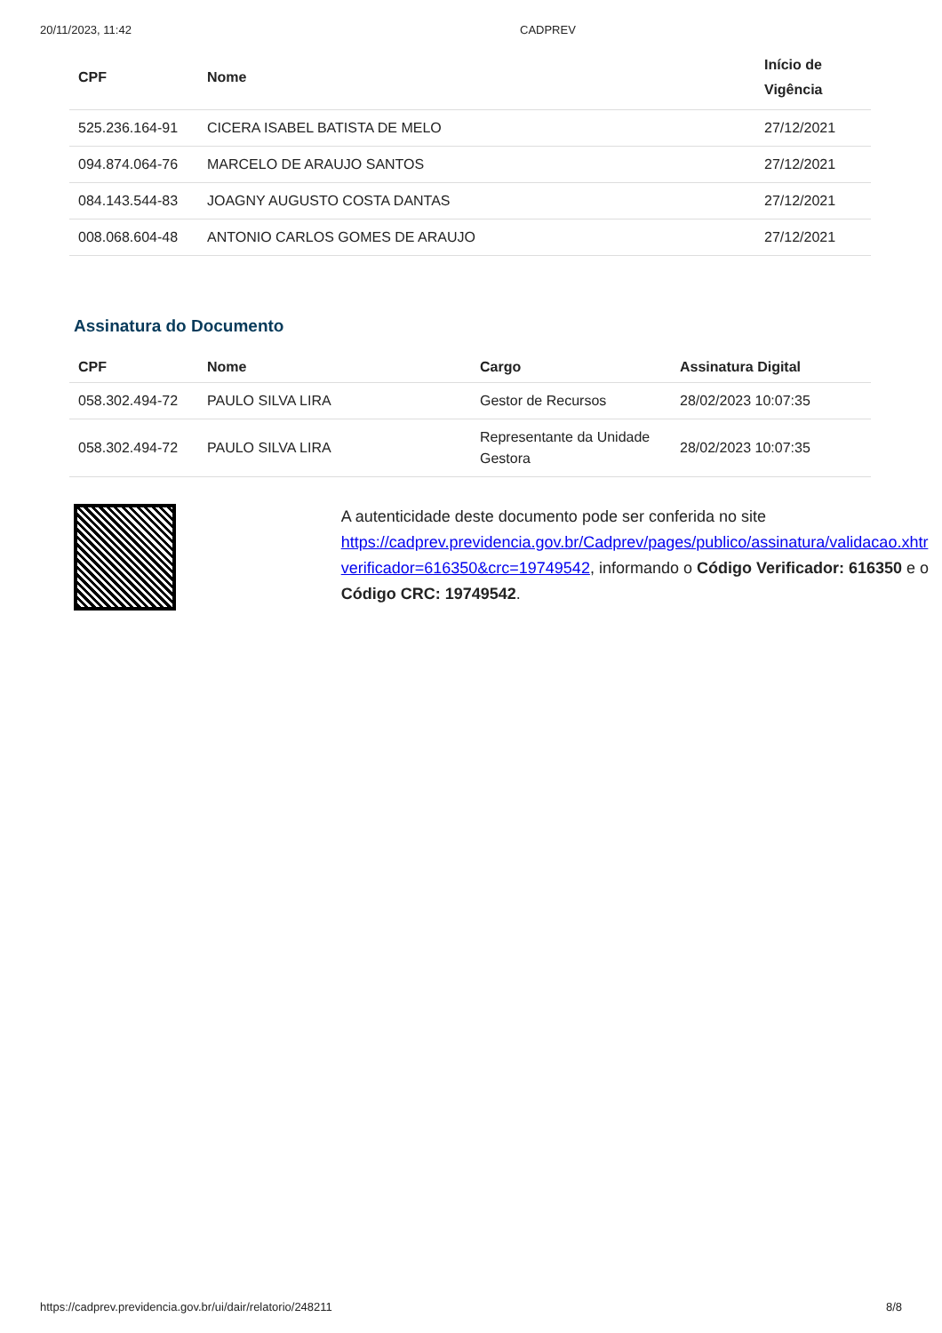20/11/2023, 11:42 CADPREV
| CPF | Nome | Início de Vigência |
| --- | --- | --- |
| 525.236.164-91 | CICERA ISABEL BATISTA DE MELO | 27/12/2021 |
| 094.874.064-76 | MARCELO DE ARAUJO SANTOS | 27/12/2021 |
| 084.143.544-83 | JOAGNY AUGUSTO COSTA DANTAS | 27/12/2021 |
| 008.068.604-48 | ANTONIO CARLOS GOMES DE ARAUJO | 27/12/2021 |
Assinatura do Documento
| CPF | Nome | Cargo | Assinatura Digital |
| --- | --- | --- | --- |
| 058.302.494-72 | PAULO SILVA LIRA | Gestor de Recursos | 28/02/2023 10:07:35 |
| 058.302.494-72 | PAULO SILVA LIRA | Representante da Unidade Gestora | 28/02/2023 10:07:35 |
A autenticidade deste documento pode ser conferida no site https://cadprev.previdencia.gov.br/Cadprev/pages/publico/assinatura/validacao.xhtr verificador=616350&crc=19749542, informando o Código Verificador: 616350 e o Código CRC: 19749542.
https://cadprev.previdencia.gov.br/ui/dair/relatorio/248211 8/8